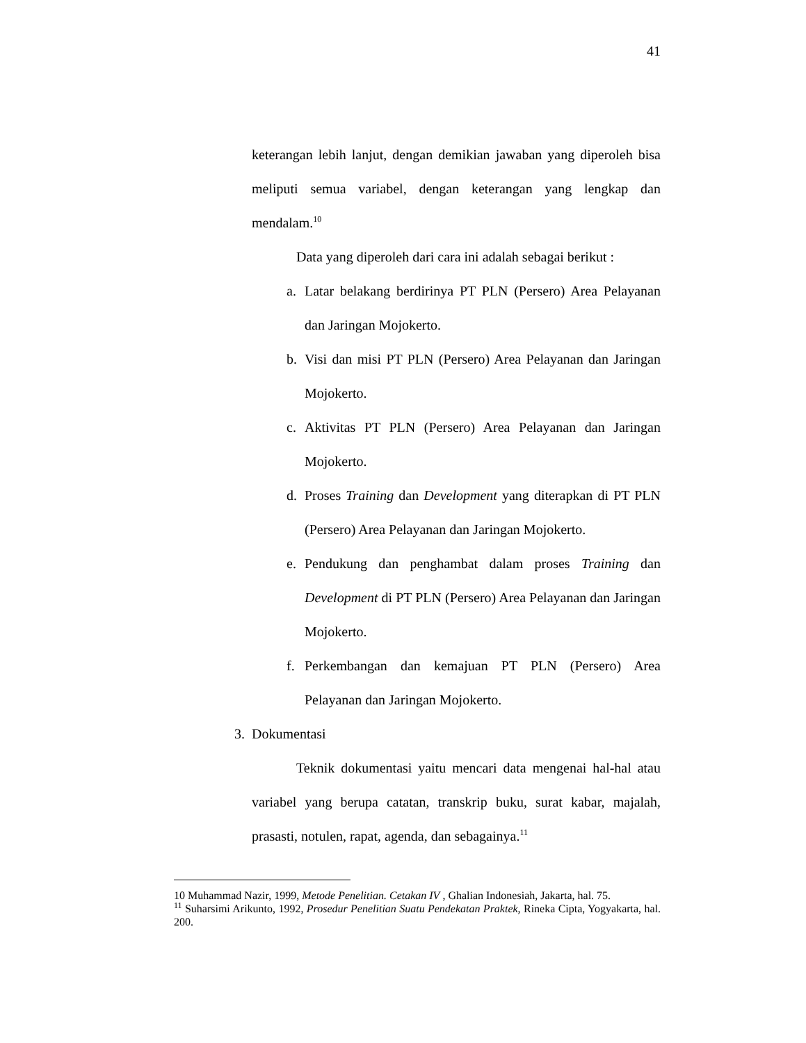41
keterangan lebih lanjut, dengan demikian jawaban yang diperoleh bisa meliputi semua variabel, dengan keterangan yang lengkap dan mendalam.<sup>10</sup>
Data yang diperoleh dari cara ini adalah sebagai berikut :
a. Latar belakang berdirinya PT PLN (Persero) Area Pelayanan dan Jaringan Mojokerto.
b. Visi dan misi PT PLN (Persero) Area Pelayanan dan Jaringan Mojokerto.
c. Aktivitas PT PLN (Persero) Area Pelayanan dan Jaringan Mojokerto.
d. Proses Training dan Development yang diterapkan di PT PLN (Persero) Area Pelayanan dan Jaringan Mojokerto.
e. Pendukung dan penghambat dalam proses Training dan Development di PT PLN (Persero) Area Pelayanan dan Jaringan Mojokerto.
f. Perkembangan dan kemajuan PT PLN (Persero) Area Pelayanan dan Jaringan Mojokerto.
3. Dokumentasi
Teknik dokumentasi yaitu mencari data mengenai hal-hal atau variabel yang berupa catatan, transkrip buku, surat kabar, majalah, prasasti, notulen, rapat, agenda, dan sebagainya.<sup>11</sup>
10 Muhammad Nazir, 1999, Metode Penelitian. Cetakan IV , Ghalian Indonesiah, Jakarta, hal. 75.
<sup>11</sup> Suharsimi Arikunto, 1992, Prosedur Penelitian Suatu Pendekatan Praktek, Rineka Cipta, Yogyakarta, hal. 200.